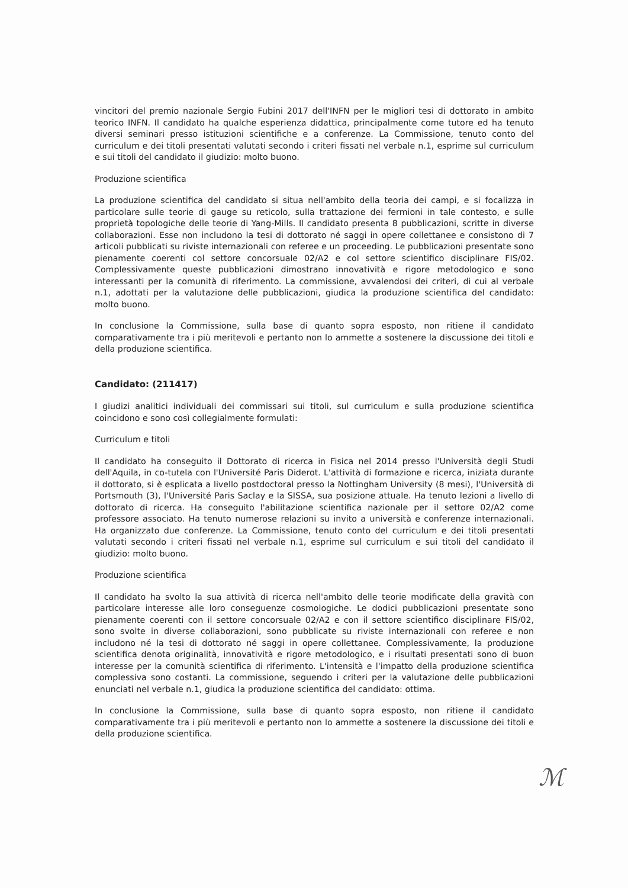vincitori del premio nazionale Sergio Fubini 2017 dell'INFN per le migliori tesi di dottorato in ambito teorico INFN. Il candidato ha qualche esperienza didattica, principalmente come tutore ed ha tenuto diversi seminari presso istituzioni scientifiche e a conferenze. La Commissione, tenuto conto del curriculum e dei titoli presentati valutati secondo i criteri fissati nel verbale n.1, esprime sul curriculum e sui titoli del candidato il giudizio: molto buono.
Produzione scientifica
La produzione scientifica del candidato si situa nell'ambito della teoria dei campi, e si focalizza in particolare sulle teorie di gauge su reticolo, sulla trattazione dei fermioni in tale contesto, e sulle proprietà topologiche delle teorie di Yang-Mills. Il candidato presenta 8 pubblicazioni, scritte in diverse collaborazioni. Esse non includono la tesi di dottorato né saggi in opere collettanee e consistono di 7 articoli pubblicati su riviste internazionali con referee e un proceeding. Le pubblicazioni presentate sono pienamente coerenti col settore concorsuale 02/A2 e col settore scientifico disciplinare FIS/02. Complessivamente queste pubblicazioni dimostrano innovatività e rigore metodologico e sono interessanti per la comunità di riferimento. La commissione, avvalendosi dei criteri, di cui al verbale n.1, adottati per la valutazione delle pubblicazioni, giudica la produzione scientifica del candidato: molto buono.
In conclusione la Commissione, sulla base di quanto sopra esposto, non ritiene il candidato comparativamente tra i più meritevoli e pertanto non lo ammette a sostenere la discussione dei titoli e della produzione scientifica.
Candidato: (211417)
I giudizi analitici individuali dei commissari sui titoli, sul curriculum e sulla produzione scientifica coincidono e sono così collegialmente formulati:
Curriculum e titoli
Il candidato ha conseguito il Dottorato di ricerca in Fisica nel 2014 presso l'Università degli Studi dell'Aquila, in co-tutela con l'Université Paris Diderot. L'attività di formazione e ricerca, iniziata durante il dottorato, si è esplicata a livello postdoctoral presso la Nottingham University (8 mesi), l'Università di Portsmouth (3), l'Université Paris Saclay e la SISSA, sua posizione attuale. Ha tenuto lezioni a livello di dottorato di ricerca. Ha conseguito l'abilitazione scientifica nazionale per il settore 02/A2 come professore associato. Ha tenuto numerose relazioni su invito a università e conferenze internazionali. Ha organizzato due conferenze. La Commissione, tenuto conto del curriculum e dei titoli presentati valutati secondo i criteri fissati nel verbale n.1, esprime sul curriculum e sui titoli del candidato il giudizio: molto buono.
Produzione scientifica
Il candidato ha svolto la sua attività di ricerca nell'ambito delle teorie modificate della gravità con particolare interesse alle loro conseguenze cosmologiche. Le dodici pubblicazioni presentate sono pienamente coerenti con il settore concorsuale 02/A2 e con il settore scientifico disciplinare FIS/02, sono svolte in diverse collaborazioni, sono pubblicate su riviste internazionali con referee e non includono né la tesi di dottorato né saggi in opere collettanee. Complessivamente, la produzione scientifica denota originalità, innovatività e rigore metodologico, e i risultati presentati sono di buon interesse per la comunità scientifica di riferimento. L'intensità e l'impatto della produzione scientifica complessiva sono costanti. La commissione, seguendo i criteri per la valutazione delle pubblicazioni enunciati nel verbale n.1, giudica la produzione scientifica del candidato: ottima.
In conclusione la Commissione, sulla base di quanto sopra esposto, non ritiene il candidato comparativamente tra i più meritevoli e pertanto non lo ammette a sostenere la discussione dei titoli e della produzione scientifica.
ℳ